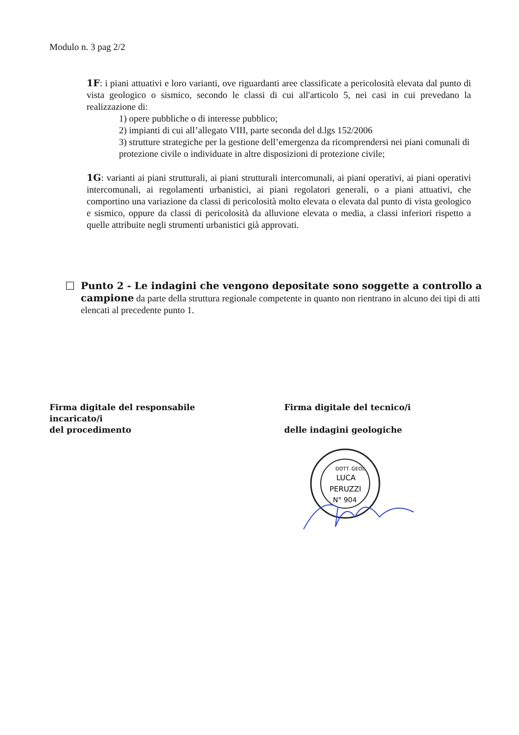Modulo n. 3 pag 2/2
1F: i piani attuativi e loro varianti, ove riguardanti aree classificate a pericolosità elevata dal punto di vista geologico o sismico, secondo le classi di cui all'articolo 5, nei casi in cui prevedano la realizzazione di:
1) opere pubbliche o di interesse pubblico;
2) impianti di cui all’allegato VIII, parte seconda del d.lgs 152/2006
3) strutture strategiche per la gestione dell’emergenza da ricomprendersi nei piani comunali di protezione civile o individuate in altre disposizioni di protezione civile;
1G: varianti ai piani strutturali, ai piani strutturali intercomunali, ai piani operativi, ai piani operativi intercomunali, ai regolamenti urbanistici, ai piani regolatori generali, o a piani attuativi, che comportino una variazione da classi di pericolosità molto elevata o elevata dal punto di vista geologico e sismico, oppure da classi di pericolosità da alluvione elevata o media, a classi inferiori rispetto a quelle attribuite negli strumenti urbanistici già approvati.
Punto 2 - Le indagini che vengono depositate sono soggette a controllo a campione da parte della struttura regionale competente in quanto non rientrano in alcuno dei tipi di atti elencati al precedente punto 1.
Firma digitale del responsabile
incaricato/i
del procedimento
Firma digitale del tecnico/i
delle indagini geologiche
DOTT. GEOL.
LUCA
PERUZZI
N° 904